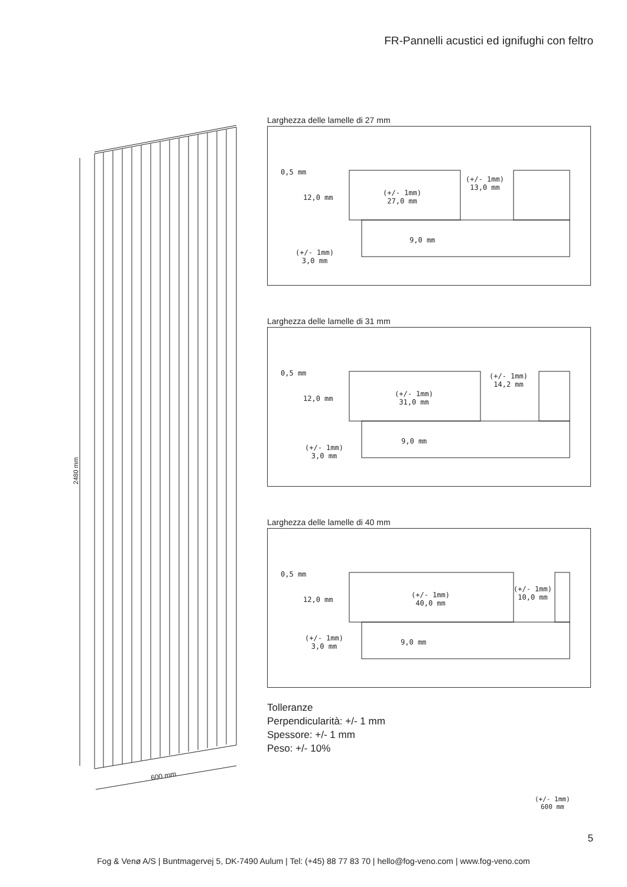FR-Pannelli acustici ed ignifughi con feltro
2480 mm
600 mm
Larghezza delle lamelle di 27 mm
0,5 mm
12,0 mm
(+/- 1mm)
27,0 mm
(+/- 1mm)
13,0 mm
9,0 mm
(+/- 1mm)
3,0 mm
Larghezza delle lamelle di 31 mm
0,5 mm
12,0 mm
(+/- 1mm)
31,0 mm
(+/- 1mm)
14,2 mm
9,0 mm
(+/- 1mm)
3,0 mm
Larghezza delle lamelle di 40 mm
0,5 mm
12,0 mm
(+/- 1mm)
40,0 mm
(+/- 1mm)
10,0 mm
9,0 mm
(+/- 1mm)
3,0 mm
Tolleranze
Perpendicularità: +/- 1 mm
Spessore: +/- 1 mm
Peso: +/- 10%
(+/- 1mm)
600 mm
5
Fog & Venø A/S | Buntmagervej 5, DK-7490 Aulum | Tel: (+45) 88 77 83 70 | hello@fog-veno.com | www.fog-veno.com